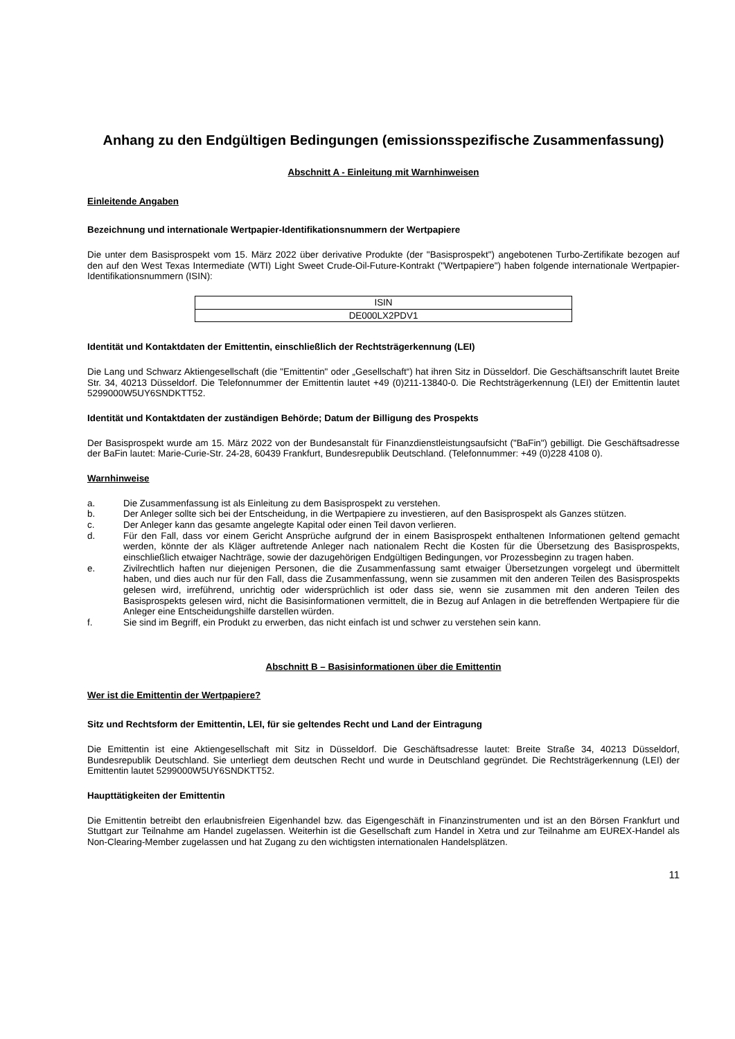Anhang zu den Endgültigen Bedingungen (emissionsspezifische Zusammenfassung)
Abschnitt A - Einleitung mit Warnhinweisen
Einleitende Angaben
Bezeichnung und internationale Wertpapier-Identifikationsnummern der Wertpapiere
Die unter dem Basisprospekt vom 15. März 2022 über derivative Produkte (der "Basisprospekt") angebotenen Turbo-Zertifikate bezogen auf den auf den West Texas Intermediate (WTI) Light Sweet Crude-Oil-Future-Kontrakt ("Wertpapiere") haben folgende internationale Wertpapier-Identifikationsnummern (ISIN):
| ISIN |
| DE000LX2PDV1 |
Identität und Kontaktdaten der Emittentin, einschließlich der Rechtsträgerkennung (LEI)
Die Lang und Schwarz Aktiengesellschaft (die "Emittentin" oder „Gesellschaft“) hat ihren Sitz in Düsseldorf. Die Geschäftsanschrift lautet Breite Str. 34, 40213 Düsseldorf. Die Telefonnummer der Emittentin lautet +49 (0)211-13840-0. Die Rechtsträgerkennung (LEI) der Emittentin lautet 5299000W5UY6SNDKTT52.
Identität und Kontaktdaten der zuständigen Behörde; Datum der Billigung des Prospekts
Der Basisprospekt wurde am 15. März 2022 von der Bundesanstalt für Finanzdienstleistungsaufsicht ("BaFin") gebilligt. Die Geschäftsadresse der BaFin lautet: Marie-Curie-Str. 24-28, 60439 Frankfurt, Bundesrepublik Deutschland. (Telefonnummer: +49 (0)228 4108 0).
Warnhinweise
a. Die Zusammenfassung ist als Einleitung zu dem Basisprospekt zu verstehen.
b. Der Anleger sollte sich bei der Entscheidung, in die Wertpapiere zu investieren, auf den Basisprospekt als Ganzes stützen.
c. Der Anleger kann das gesamte angelegte Kapital oder einen Teil davon verlieren.
d. Für den Fall, dass vor einem Gericht Ansprüche aufgrund der in einem Basisprospekt enthaltenen Informationen geltend gemacht werden, könnte der als Kläger auftretende Anleger nach nationalem Recht die Kosten für die Übersetzung des Basisprospekts, einschließlich etwaiger Nachträge, sowie der dazugehörigen Endgültigen Bedingungen, vor Prozessbeginn zu tragen haben.
e. Zivilrechtlich haften nur diejenigen Personen, die die Zusammenfassung samt etwaiger Übersetzungen vorgelegt und übermittelt haben, und dies auch nur für den Fall, dass die Zusammenfassung, wenn sie zusammen mit den anderen Teilen des Basisprospekts gelesen wird, irreführend, unrichtig oder widersprüchlich ist oder dass sie, wenn sie zusammen mit den anderen Teilen des Basisprospekts gelesen wird, nicht die Basisinformationen vermittelt, die in Bezug auf Anlagen in die betreffenden Wertpapiere für die Anleger eine Entscheidungshilfe darstellen würden.
f. Sie sind im Begriff, ein Produkt zu erwerben, das nicht einfach ist und schwer zu verstehen sein kann.
Abschnitt B – Basisinformationen über die Emittentin
Wer ist die Emittentin der Wertpapiere?
Sitz und Rechtsform der Emittentin, LEI, für sie geltendes Recht und Land der Eintragung
Die Emittentin ist eine Aktiengesellschaft mit Sitz in Düsseldorf. Die Geschäftsadresse lautet: Breite Straße 34, 40213 Düsseldorf, Bundesrepublik Deutschland. Sie unterliegt dem deutschen Recht und wurde in Deutschland gegründet. Die Rechtsträgerkennung (LEI) der Emittentin lautet 5299000W5UY6SNDKTT52.
Haupttätigkeiten der Emittentin
Die Emittentin betreibt den erlaubnisfreien Eigenhandel bzw. das Eigengeschäft in Finanzinstrumenten und ist an den Börsen Frankfurt und Stuttgart zur Teilnahme am Handel zugelassen. Weiterhin ist die Gesellschaft zum Handel in Xetra und zur Teilnahme am EUREX-Handel als Non-Clearing-Member zugelassen und hat Zugang zu den wichtigsten internationalen Handelsplätzen.
11